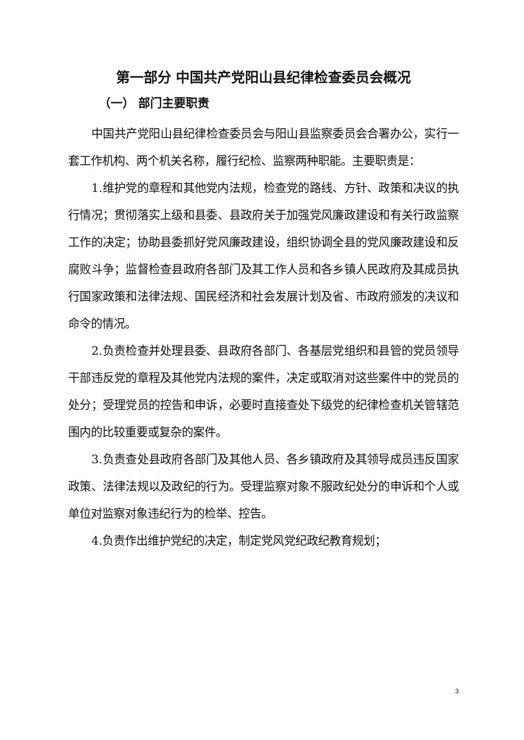第一部分 中国共产党阳山县纪律检查委员会概况
（一） 部门主要职责
中国共产党阳山县纪律检查委员会与阳山县监察委员会合署办公，实行一套工作机构、两个机关名称，履行纪检、监察两种职能。主要职责是：
1.维护党的章程和其他党内法规，检查党的路线、方针、政策和决议的执行情况；贯彻落实上级和县委、县政府关于加强党风廉政建设和有关行政监察工作的决定；协助县委抓好党风廉政建设，组织协调全县的党风廉政建设和反腐败斗争；监督检查县政府各部门及其工作人员和各乡镇人民政府及其成员执行国家政策和法律法规、国民经济和社会发展计划及省、市政府颁发的决议和命令的情况。
2.负责检查并处理县委、县政府各部门、各基层党组织和县管的党员领导干部违反党的章程及其他党内法规的案件，决定或取消对这些案件中的党员的处分；受理党员的控告和申诉，必要时直接查处下级党的纪律检查机关管辖范围内的比较重要或复杂的案件。
3.负责查处县政府各部门及其他人员、各乡镇政府及其领导成员违反国家政策、法律法规以及政纪的行为。受理监察对象不服政纪处分的申诉和个人或单位对监察对象违纪行为的检举、控告。
4.负责作出维护党纪的决定，制定党风党纪政纪教育规划；
3